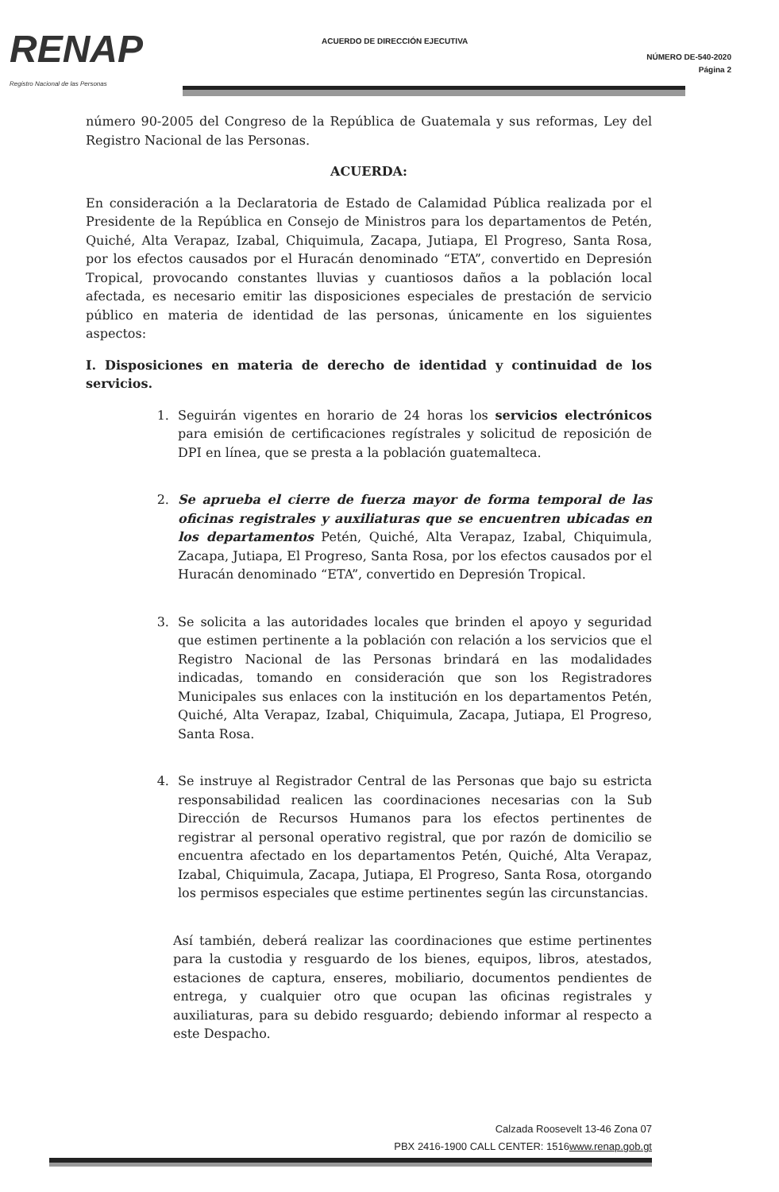RENAP
Registro Nacional de las Personas
ACUERDO DE DIRECCIÓN EJECUTIVA
NÚMERO DE-540-2020
Página 2
número 90-2005 del Congreso de la República de Guatemala y sus reformas, Ley del Registro Nacional de las Personas.
ACUERDA:
En consideración a la Declaratoria de Estado de Calamidad Pública realizada por el Presidente de la República en Consejo de Ministros para los departamentos de Petén, Quiché, Alta Verapaz, Izabal, Chiquimula, Zacapa, Jutiapa, El Progreso, Santa Rosa, por los efectos causados por el Huracán denominado “ETA”, convertido en Depresión Tropical, provocando constantes lluvias y cuantiosos daños a la población local afectada, es necesario emitir las disposiciones especiales de prestación de servicio público en materia de identidad de las personas, únicamente en los siguientes aspectos:
I. Disposiciones en materia de derecho de identidad y continuidad de los servicios.
1. Seguirán vigentes en horario de 24 horas los servicios electrónicos para emisión de certificaciones regístrales y solicitud de reposición de DPI en línea, que se presta a la población guatemalteca.
2. Se aprueba el cierre de fuerza mayor de forma temporal de las oficinas registrales y auxiliaturas que se encuentren ubicadas en los departamentos Petén, Quiché, Alta Verapaz, Izabal, Chiquimula, Zacapa, Jutiapa, El Progreso, Santa Rosa, por los efectos causados por el Huracán denominado “ETA”, convertido en Depresión Tropical.
3. Se solicita a las autoridades locales que brinden el apoyo y seguridad que estimen pertinente a la población con relación a los servicios que el Registro Nacional de las Personas brindará en las modalidades indicadas, tomando en consideración que son los Registradores Municipales sus enlaces con la institución en los departamentos Petén, Quiché, Alta Verapaz, Izabal, Chiquimula, Zacapa, Jutiapa, El Progreso, Santa Rosa.
4. Se instruye al Registrador Central de las Personas que bajo su estricta responsabilidad realicen las coordinaciones necesarias con la Sub Dirección de Recursos Humanos para los efectos pertinentes de registrar al personal operativo registral, que por razón de domicilio se encuentra afectado en los departamentos Petén, Quiché, Alta Verapaz, Izabal, Chiquimula, Zacapa, Jutiapa, El Progreso, Santa Rosa, otorgando los permisos especiales que estime pertinentes según las circunstancias.
Así también, deberá realizar las coordinaciones que estime pertinentes para la custodia y resguardo de los bienes, equipos, libros, atestados, estaciones de captura, enseres, mobiliario, documentos pendientes de entrega, y cualquier otro que ocupan las oficinas registrales y auxiliaturas, para su debido resguardo; debiendo informar al respecto a este Despacho.
Calzada Roosevelt 13-46 Zona 07
PBX 2416-1900 CALL CENTER: 1516www.renap.gob.gt